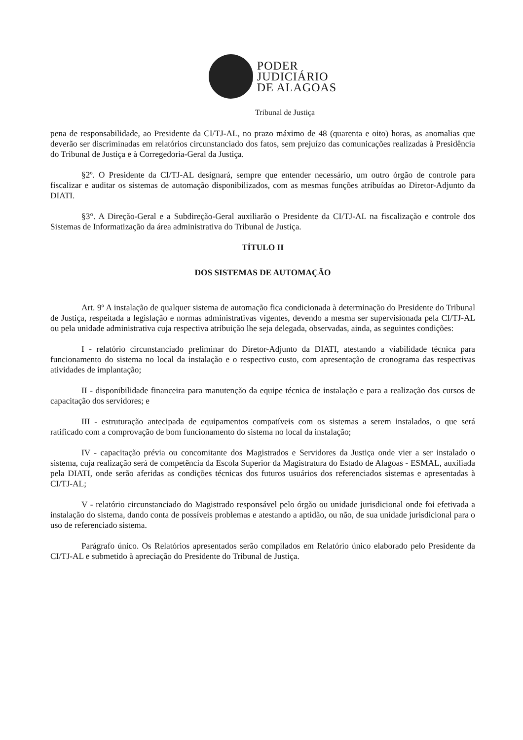PODER
JUDICIÁRIO
DE ALAGOAS
Tribunal de Justiça
pena de responsabilidade, ao Presidente da CI/TJ-AL, no prazo máximo de 48 (quarenta e oito) horas, as anomalias que deverão ser discriminadas em relatórios circunstanciado dos fatos, sem prejuízo das comunicações realizadas à Presidência do Tribunal de Justiça e à Corregedoria-Geral da Justiça.
§2º. O Presidente da CI/TJ-AL designará, sempre que entender necessário, um outro órgão de controle para fiscalizar e auditar os sistemas de automação disponibilizados, com as mesmas funções atribuídas ao Diretor-Adjunto da DIATI.
§3°. A Direção-Geral e a Subdireção-Geral auxiliarão o Presidente da CI/TJ-AL na fiscalização e controle dos Sistemas de Informatização da área administrativa do Tribunal de Justiça.
TÍTULO II
DOS SISTEMAS DE AUTOMAÇÃO
Art. 9º A instalação de qualquer sistema de automação fica condicionada à determinação do Presidente do Tribunal de Justiça, respeitada a legislação e normas administrativas vigentes, devendo a mesma ser supervisionada pela CI/TJ-AL ou pela unidade administrativa cuja respectiva atribuição lhe seja delegada, observadas, ainda, as seguintes condições:
I - relatório circunstanciado preliminar do Diretor-Adjunto da DIATI, atestando a viabilidade técnica para funcionamento do sistema no local da instalação e o respectivo custo, com apresentação de cronograma das respectivas atividades de implantação;
II - disponibilidade financeira para manutenção da equipe técnica de instalação e para a realização dos cursos de capacitação dos servidores; e
III - estruturação antecipada de equipamentos compatíveis com os sistemas a serem instalados, o que será ratificado com a comprovação de bom funcionamento do sistema no local da instalação;
IV - capacitação prévia ou concomitante dos Magistrados e Servidores da Justiça onde vier a ser instalado o sistema, cuja realização será de competência da Escola Superior da Magistratura do Estado de Alagoas - ESMAL, auxiliada pela DIATI, onde serão aferidas as condições técnicas dos futuros usuários dos referenciados sistemas e apresentadas à CI/TJ-AL;
V - relatório circunstanciado do Magistrado responsável pelo órgão ou unidade jurisdicional onde foi efetivada a instalação do sistema, dando conta de possíveis problemas e atestando a aptidão, ou não, de sua unidade jurisdicional para o uso de referenciado sistema.
Parágrafo único. Os Relatórios apresentados serão compilados em Relatório único elaborado pelo Presidente da CI/TJ-AL e submetido à apreciação do Presidente do Tribunal de Justiça.